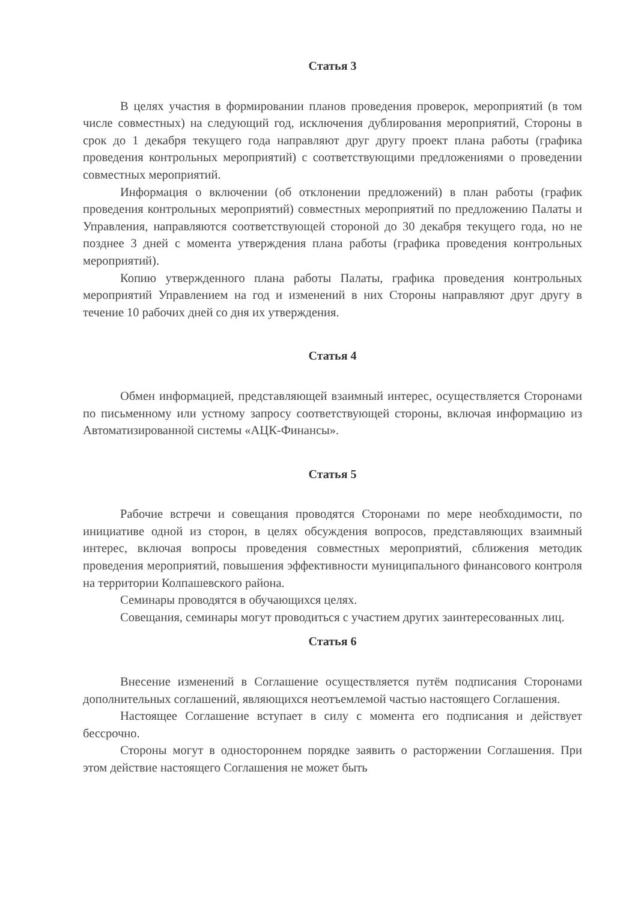Статья 3
В целях участия в формировании планов проведения проверок, мероприятий (в том числе совместных) на следующий год, исключения дублирования мероприятий, Стороны в срок до 1 декабря текущего года направляют друг другу проект плана работы (графика проведения контрольных мероприятий) с соответствующими предложениями о проведении совместных мероприятий.
Информация о включении (об отклонении предложений) в план работы (график проведения контрольных мероприятий) совместных мероприятий по предложению Палаты и Управления, направляются соответствующей стороной до 30 декабря текущего года, но не позднее 3 дней с момента утверждения плана работы (графика проведения контрольных мероприятий).
Копию утвержденного плана работы Палаты, графика проведения контрольных мероприятий Управлением на год и изменений в них Стороны направляют друг другу в течение 10 рабочих дней со дня их утверждения.
Статья 4
Обмен информацией, представляющей взаимный интерес, осуществляется Сторонами по письменному или устному запросу соответствующей стороны, включая информацию из Автоматизированной системы «АЦК-Финансы».
Статья 5
Рабочие встречи и совещания проводятся Сторонами по мере необходимости, по инициативе одной из сторон, в целях обсуждения вопросов, представляющих взаимный интерес, включая вопросы проведения совместных мероприятий, сближения методик проведения мероприятий, повышения эффективности муниципального финансового контроля на территории Колпашевского района.
Семинары проводятся в обучающихся целях.
Совещания, семинары могут проводиться с участием других заинтересованных лиц.
Статья 6
Внесение изменений в Соглашение осуществляется путём подписания Сторонами дополнительных соглашений, являющихся неотъемлемой частью настоящего Соглашения.
Настоящее Соглашение вступает в силу с момента его подписания и действует бессрочно.
Стороны могут в одностороннем порядке заявить о расторжении Соглашения. При этом действие настоящего Соглашения не может быть